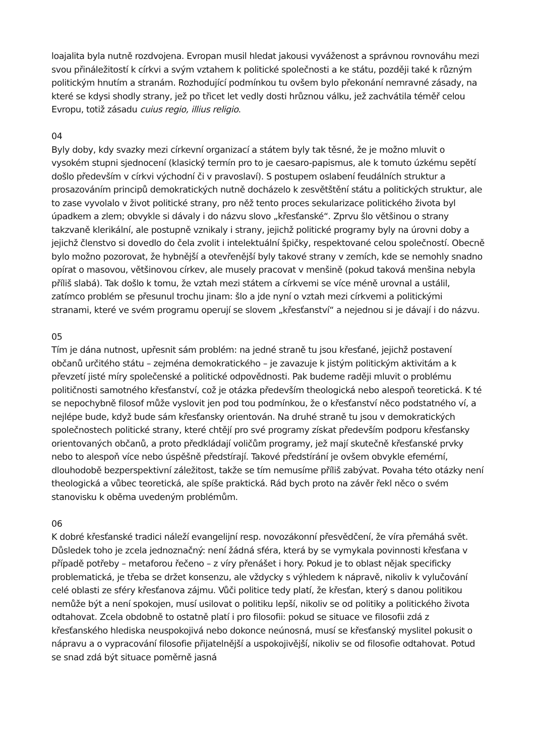loajalita byla nutně rozdvojena. Evropan musil hledat jakousi vyváženost a správnou rovnováhu mezi svou přináležitostí k církvi a svým vztahem k politické společnosti a ke státu, později také k různým politickým hnutím a stranám. Rozhodující podmínkou tu ovšem bylo překonání nemravné zásady, na které se kdysi shodly strany, jež po třicet let vedly dosti hrůznou válku, jež zachvátila téměř celou Evropu, totiž zásadu cuius regio, illius religio.
04
Byly doby, kdy svazky mezi církevní organizací a státem byly tak těsné, že je možno mluvit o vysokém stupni sjednocení (klasický termín pro to je caesaro-papismus, ale k tomuto úzkému sepětí došlo především v církvi východní či v pravoslaví). S postupem oslabení feudálních struktur a prosazováním principů demokratických nutně docházelo k zesvětštění státu a politických struktur, ale to zase vyvolalo v život politické strany, pro něž tento proces sekularizace politického života byl úpadkem a zlem; obvykle si dávaly i do názvu slovo „křesťanské“. Zprvu šlo většinou o strany takzvaně klerikální, ale postupně vznikaly i strany, jejichž politické programy byly na úrovni doby a jejichž členstvo si dovedlo do čela zvolit i intelektuální špičky, respektované celou společností. Obecně bylo možno pozorovat, že hybnější a otevřenější byly takové strany v zemích, kde se nemohly snadno opírat o masovou, většinovou církev, ale musely pracovat v menšině (pokud taková menšina nebyla příliš slabá). Tak došlo k tomu, že vztah mezi státem a církvemi se více méně urovnal a ustálil, zatímco problém se přesunul trochu jinam: šlo a jde nyní o vztah mezi církvemi a politickými stranami, které ve svém programu operují se slovem „křesťanství“ a nejednou si je dávají i do názvu.
05
Tím je dána nutnost, upřesnit sám problém: na jedné straně tu jsou křesťané, jejichž postavení občanů určitého státu – zejména demokratického – je zavazuje k jistým politickým aktivitám a k převzetí jisté míry společenské a politické odpovědnosti. Pak budeme raději mluvit o problému političnosti samotného křesťanství, což je otázka především theologická nebo alespoň teoretická. K té se nepochybně filosof může vyslovit jen pod tou podmínkou, že o křesťanství něco podstatného ví, a nejlépe bude, když bude sám křesťansky orientován. Na druhé straně tu jsou v demokratických společnostech politické strany, které chtějí pro své programy získat především podporu křesťansky orientovaných občanů, a proto předkládají voličům programy, jež mají skutečně křesťanské prvky nebo to alespoň více nebo úspěšně předstírají. Takové předstírání je ovšem obvykle efemérní, dlouhodobě bezperspektivní záležitost, takže se tím nemusíme příliš zabývat. Povaha této otázky není theologická a vůbec teoretická, ale spíše praktická. Rád bych proto na závěr řekl něco o svém stanovisku k oběma uvedeným problémům.
06
K dobré křesťanské tradici náleží evangelijní resp. novozákonní přesvědčení, že víra přemáhá svět. Důsledek toho je zcela jednoznačný: není žádná sféra, která by se vymykala povinnosti křesťana v případě potřeby – metaforou řečeno – z víry přenášet i hory. Pokud je to oblast nějak specificky problematická, je třeba se držet konsenzu, ale vždycky s výhledem k nápravě, nikoliv k vylučování celé oblasti ze sféry křesťanova zájmu. Vůči politice tedy platí, že křesťan, který s danou politikou nemůže být a není spokojen, musí usilovat o politiku lepší, nikoliv se od politiky a politického života odtahovat. Zcela obdobně to ostatně platí i pro filosofii: pokud se situace ve filosofii zdá z křesťanského hlediska neuspokojivá nebo dokonce neúnosná, musí se křesťanský myslitel pokusit o nápravu a o vypracování filosofie přijatelnější a uspokojivější, nikoliv se od filosofie odtahovat. Potud se snad zdá být situace poměrně jasná